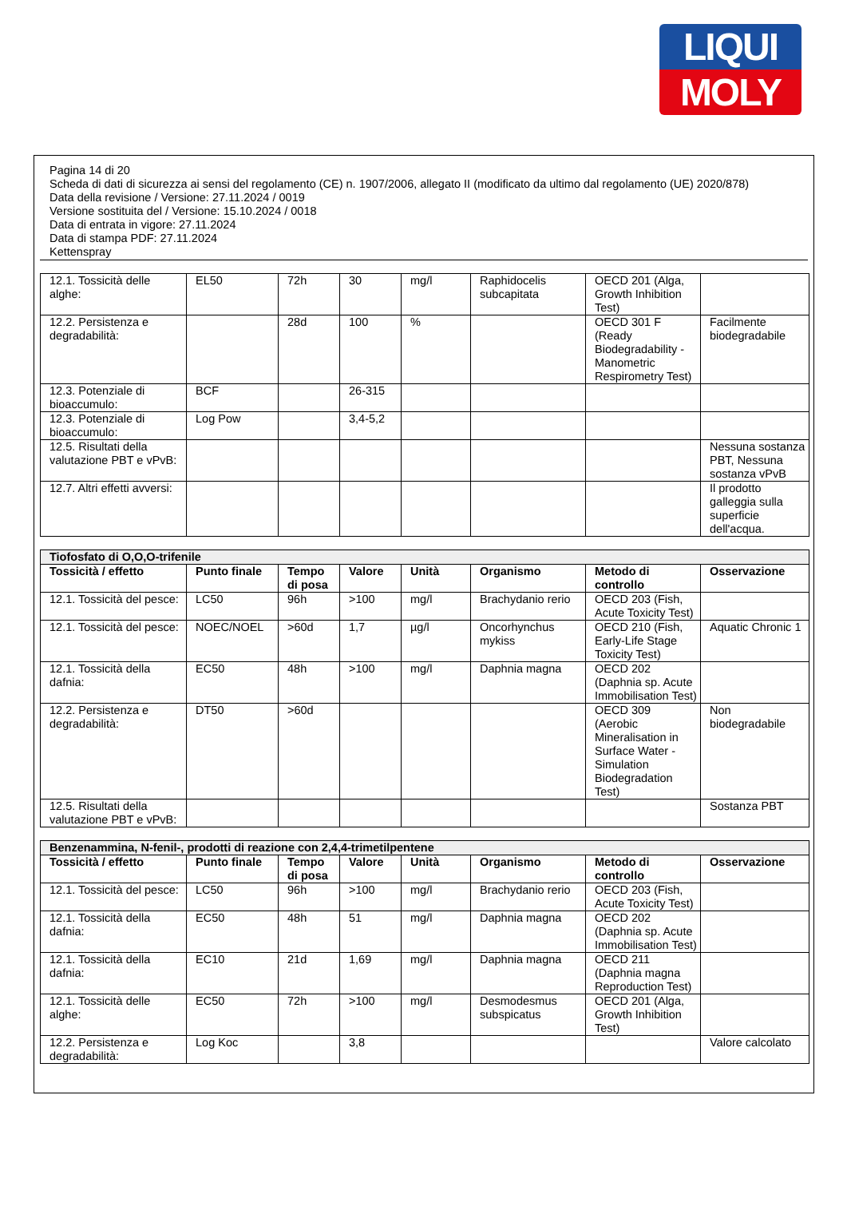LIQUI
MOLY
Pagina 14 di 20
Scheda di dati di sicurezza ai sensi del regolamento (CE) n. 1907/2006, allegato II (modificato da ultimo dal regolamento (UE) 2020/878)
Data della revisione / Versione: 27.11.2024 / 0019
Versione sostituita del / Versione: 15.10.2024 / 0018
Data di entrata in vigore: 27.11.2024
Data di stampa PDF: 27.11.2024
Kettenspray
| 12.1. Tossicità delle alghe: | EL50 | 72h | 30 | mg/l | Raphidocelis subcapitata | OECD 201 (Alga, Growth Inhibition Test) | |
| 12.2. Persistenza e degradabilità: | | 28d | 100 | % | | OECD 301 F (Ready Biodegradability - Manometric Respirometry Test) | Facilmente biodegradabile |
| 12.3. Potenziale di bioaccumulo: | BCF | | 26-315 | | | | |
| 12.3. Potenziale di bioaccumulo: | Log Pow | | 3,4-5,2 | | | | |
| 12.5. Risultati della valutazione PBT e vPvB: | | | | | | | Nessuna sostanza PBT, Nessuna sostanza vPvB |
| 12.7. Altri effetti avversi: | | | | | | | Il prodotto galleggia sulla superficie dell'acqua. |
| Tiofosfato di O,O,O-trifenile | | | | | | | |
| --- | --- | --- | --- | --- | --- | --- | --- |
| Tossicità / effetto | Punto finale | Tempo di posa | Valore | Unità | Organismo | Metodo di controllo | Osservazione |
| 12.1. Tossicità del pesce: | LC50 | 96h | >100 | mg/l | Brachydanio rerio | OECD 203 (Fish, Acute Toxicity Test) | |
| 12.1. Tossicità del pesce: | NOEC/NOEL | >60d | 1,7 | µg/l | Oncorhynchus mykiss | OECD 210 (Fish, Early-Life Stage Toxicity Test) | Aquatic Chronic 1 |
| 12.1. Tossicità della dafnia: | EC50 | 48h | >100 | mg/l | Daphnia magna | OECD 202 (Daphnia sp. Acute Immobilisation Test) | |
| 12.2. Persistenza e degradabilità: | DT50 | >60d | | | | OECD 309 (Aerobic Mineralisation in Surface Water - Simulation Biodegradation Test) | Non biodegradabile |
| 12.5. Risultati della valutazione PBT e vPvB: | | | | | | | Sostanza PBT |
| Benzenammina, N-fenil-, prodotti di reazione con 2,4,4-trimetilpentene | | | | | | | |
| --- | --- | --- | --- | --- | --- | --- | --- |
| Tossicità / effetto | Punto finale | Tempo di posa | Valore | Unità | Organismo | Metodo di controllo | Osservazione |
| 12.1. Tossicità del pesce: | LC50 | 96h | >100 | mg/l | Brachydanio rerio | OECD 203 (Fish, Acute Toxicity Test) | |
| 12.1. Tossicità della dafnia: | EC50 | 48h | 51 | mg/l | Daphnia magna | OECD 202 (Daphnia sp. Acute Immobilisation Test) | |
| 12.1. Tossicità della dafnia: | EC10 | 21d | 1,69 | mg/l | Daphnia magna | OECD 211 (Daphnia magna Reproduction Test) | |
| 12.1. Tossicità delle alghe: | EC50 | 72h | >100 | mg/l | Desmodesmus subspicatus | OECD 201 (Alga, Growth Inhibition Test) | |
| 12.2. Persistenza e degradabilità: | Log Koc | | 3,8 | | | | Valore calcolato |